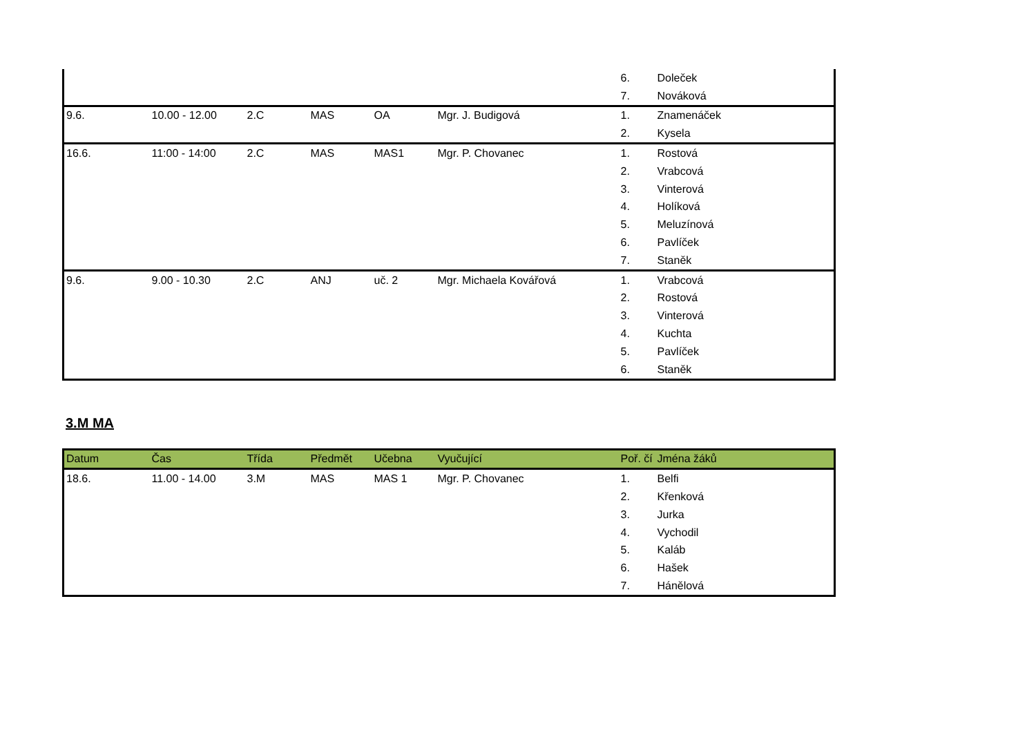| | | | | | | 6. | Doleček |
| | | | | | | 7. | Nováková |
| 9.6. | 10.00 - 12.00 | 2.C | MAS | OA | Mgr. J. Budigová | 1. | Znamenáček |
| | | | | | | 2. | Kysela |
| 16.6. | 11:00 - 14:00 | 2.C | MAS | MAS1 | Mgr. P. Chovanec | 1. | Rostová |
| | | | | | | 2. | Vrabcová |
| | | | | | | 3. | Vinterová |
| | | | | | | 4. | Holíková |
| | | | | | | 5. | Meluzínová |
| | | | | | | 6. | Pavlíček |
| | | | | | | 7. | Staněk |
| 9.6. | 9.00 - 10.30 | 2.C | ANJ | uč. 2 | Mgr. Michaela Kovářová | 1. | Vrabcová |
| | | | | | | 2. | Rostová |
| | | | | | | 3. | Vinterová |
| | | | | | | 4. | Kuchta |
| | | | | | | 5. | Pavlíček |
| | | | | | | 6. | Staněk |
3.M MA
| Datum | Čas | Třída | Předmět | Učebna | Vyučující | Poř. čí | Jména žáků |
| --- | --- | --- | --- | --- | --- | --- | --- |
| 18.6. | 11.00 - 14.00 | 3.M | MAS | MAS 1 | Mgr. P. Chovanec | 1. | Belfi |
| | | | | | | 2. | Křenková |
| | | | | | | 3. | Jurka |
| | | | | | | 4. | Vychodil |
| | | | | | | 5. | Kaláb |
| | | | | | | 6. | Hašek |
| | | | | | | 7. | Hánělová |